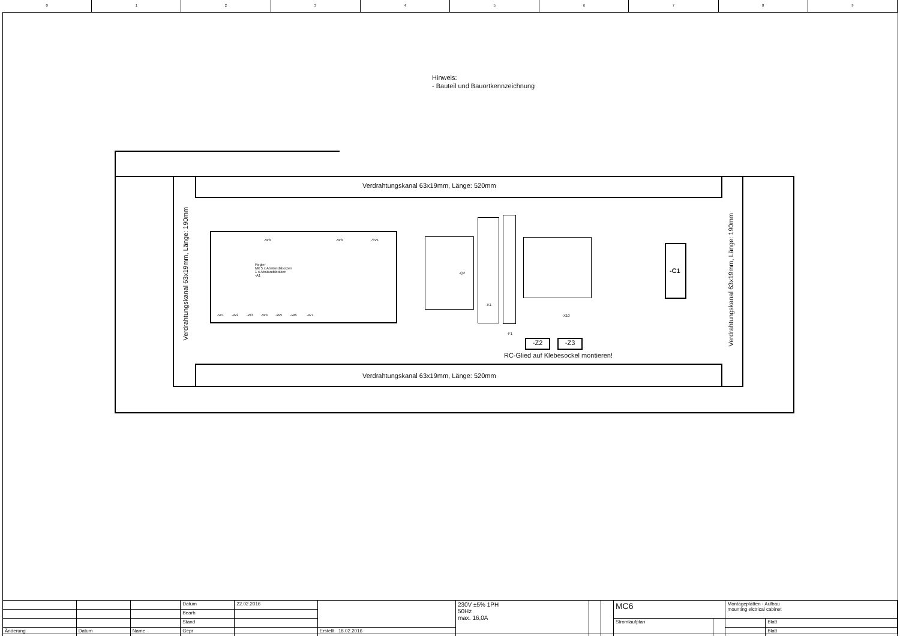0 1 2 3 4 5 6 7 8 9
Hinweis:
- Bauteil und Bauortkennzeichnung
Verdrahtungskanal 63x19mm, Länge: 520mm
Verdrahtungskanal 63x19mm, Länge: 520mm
Verdrahtungskanal 63x19mm, Länge: 190mm
Verdrahtungskanal 63x19mm, Länge: 190mm
Regler
Mit 5 x Abstandsbolzen
1 x Abstandsbolzen
-A1
-W8 -W8 -SV1
-W1 -W2 -W3 -W4 -W5 -W6 -W7
-Q2
-K1
-F1
-X10
-C1
-Z2 -Z3
RC-Glied auf Klebesockel montieren!
| | | | Datum | 22.02.2016 | | 230V ±5% 1PH 50Hz max. 16,0A | | | MC6 | | Montageplatten - Aufbau mounting elctrical cabinet | |
| | | | Bearb. | | | | | | | | | |
| | | | Stand | | | | | | Stromlaufplan | | | Blatt |
| Änderung | Datum | Name | Gepr | | Erstellt 18.02.2016 | | | | | | | Blatt |